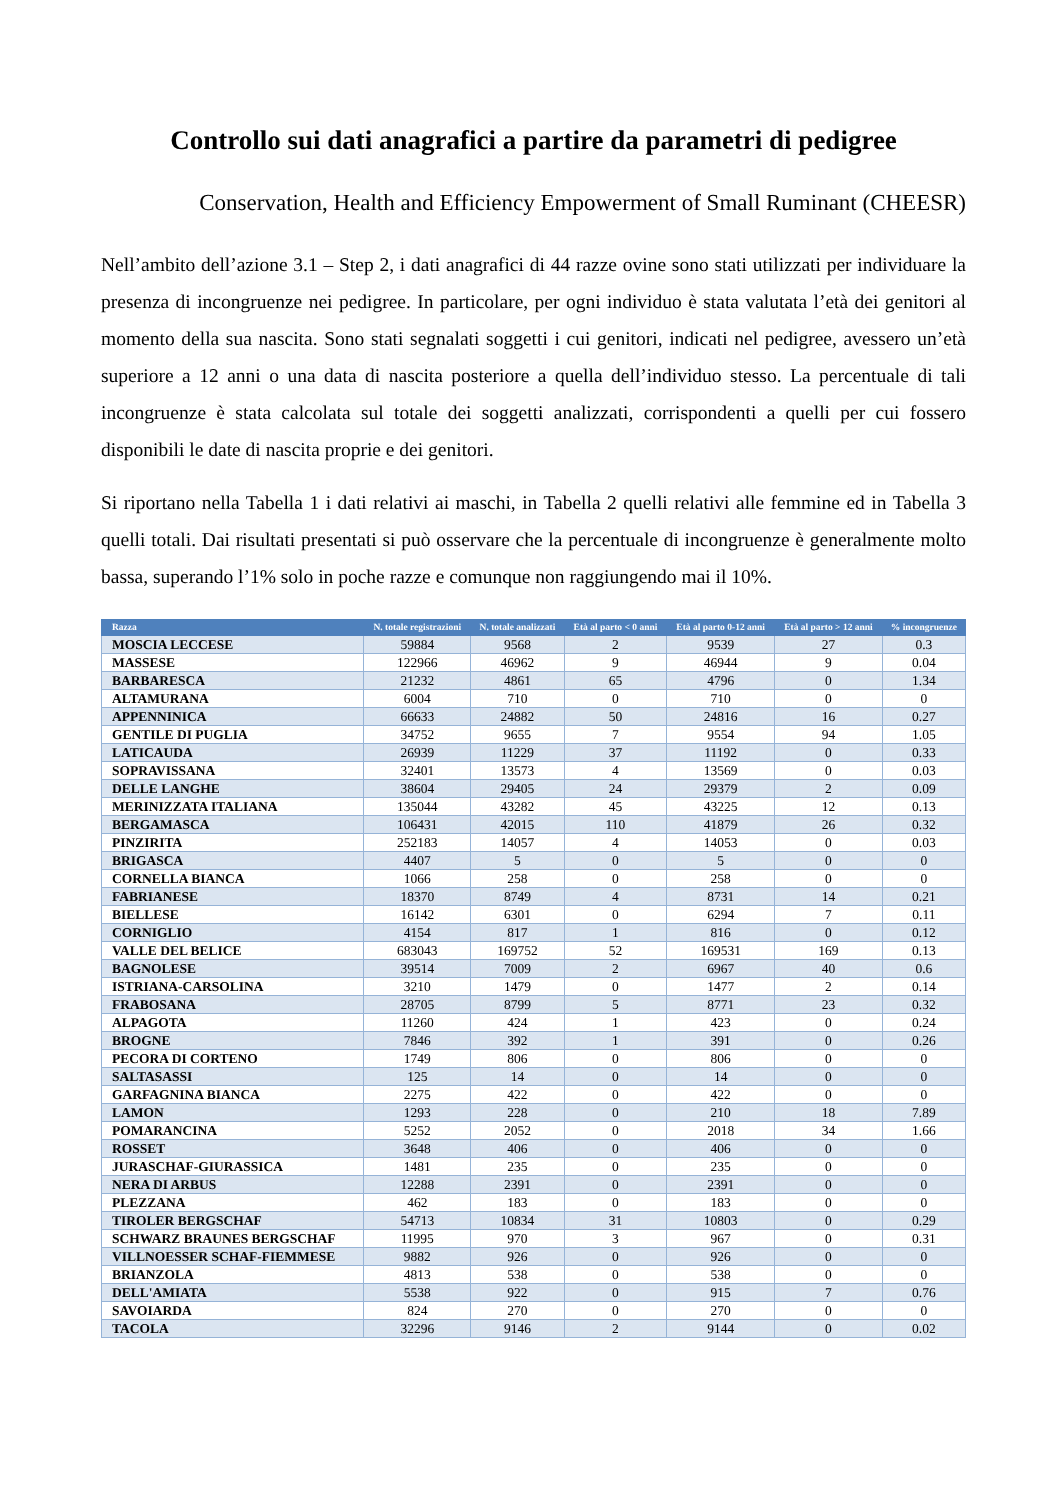Controllo sui dati anagrafici a partire da parametri di pedigree
Conservation, Health and Efficiency Empowerment of Small Ruminant (CHEESR)
Nell’ambito dell’azione 3.1 – Step 2, i dati anagrafici di 44 razze ovine sono stati utilizzati per individuare la presenza di incongruenze nei pedigree. In particolare, per ogni individuo è stata valutata l’età dei genitori al momento della sua nascita. Sono stati segnalati soggetti i cui genitori, indicati nel pedigree, avessero un’età superiore a 12 anni o una data di nascita posteriore a quella dell’individuo stesso. La percentuale di tali incongruenze è stata calcolata sul totale dei soggetti analizzati, corrispondenti a quelli per cui fossero disponibili le date di nascita proprie e dei genitori.
Si riportano nella Tabella 1 i dati relativi ai maschi, in Tabella 2 quelli relativi alle femmine ed in Tabella 3 quelli totali. Dai risultati presentati si può osservare che la percentuale di incongruenze è generalmente molto bassa, superando l’1% solo in poche razze e comunque non raggiungendo mai il 10%.
| Razza | N. totale registrazioni | N. totale analizzati | Età al parto < 0 anni | Età al parto 0-12 anni | Età al parto > 12 anni | % incongruenze |
| --- | --- | --- | --- | --- | --- | --- |
| MOSCIA LECCESE | 59884 | 9568 | 2 | 9539 | 27 | 0.3 |
| MASSESE | 122966 | 46962 | 9 | 46944 | 9 | 0.04 |
| BARBARESCA | 21232 | 4861 | 65 | 4796 | 0 | 1.34 |
| ALTAMURANA | 6004 | 710 | 0 | 710 | 0 | 0 |
| APPENNINICA | 66633 | 24882 | 50 | 24816 | 16 | 0.27 |
| GENTILE DI PUGLIA | 34752 | 9655 | 7 | 9554 | 94 | 1.05 |
| LATICAUDA | 26939 | 11229 | 37 | 11192 | 0 | 0.33 |
| SOPRAVISSANA | 32401 | 13573 | 4 | 13569 | 0 | 0.03 |
| DELLE LANGHE | 38604 | 29405 | 24 | 29379 | 2 | 0.09 |
| MERINIZZATA ITALIANA | 135044 | 43282 | 45 | 43225 | 12 | 0.13 |
| BERGAMASCA | 106431 | 42015 | 110 | 41879 | 26 | 0.32 |
| PINZIRITA | 252183 | 14057 | 4 | 14053 | 0 | 0.03 |
| BRIGASCA | 4407 | 5 | 0 | 5 | 0 | 0 |
| CORNELLA BIANCA | 1066 | 258 | 0 | 258 | 0 | 0 |
| FABRIANESE | 18370 | 8749 | 4 | 8731 | 14 | 0.21 |
| BIELLESE | 16142 | 6301 | 0 | 6294 | 7 | 0.11 |
| CORNIGLIO | 4154 | 817 | 1 | 816 | 0 | 0.12 |
| VALLE DEL BELICE | 683043 | 169752 | 52 | 169531 | 169 | 0.13 |
| BAGNOLESE | 39514 | 7009 | 2 | 6967 | 40 | 0.6 |
| ISTRIANA-CARSOLINA | 3210 | 1479 | 0 | 1477 | 2 | 0.14 |
| FRABOSANA | 28705 | 8799 | 5 | 8771 | 23 | 0.32 |
| ALPAGOTA | 11260 | 424 | 1 | 423 | 0 | 0.24 |
| BROGNE | 7846 | 392 | 1 | 391 | 0 | 0.26 |
| PECORA DI CORTENO | 1749 | 806 | 0 | 806 | 0 | 0 |
| SALTASASSI | 125 | 14 | 0 | 14 | 0 | 0 |
| GARFAGNINA BIANCA | 2275 | 422 | 0 | 422 | 0 | 0 |
| LAMON | 1293 | 228 | 0 | 210 | 18 | 7.89 |
| POMARANCINA | 5252 | 2052 | 0 | 2018 | 34 | 1.66 |
| ROSSET | 3648 | 406 | 0 | 406 | 0 | 0 |
| JURASCHAF-GIURASSICA | 1481 | 235 | 0 | 235 | 0 | 0 |
| NERA DI ARBUS | 12288 | 2391 | 0 | 2391 | 0 | 0 |
| PLEZZANA | 462 | 183 | 0 | 183 | 0 | 0 |
| TIROLER BERGSCHAF | 54713 | 10834 | 31 | 10803 | 0 | 0.29 |
| SCHWARZ BRAUNES BERGSCHAF | 11995 | 970 | 3 | 967 | 0 | 0.31 |
| VILLNOESSER SCHAF-FIEMMESE | 9882 | 926 | 0 | 926 | 0 | 0 |
| BRIANZOLA | 4813 | 538 | 0 | 538 | 0 | 0 |
| DELL'AMIATA | 5538 | 922 | 0 | 915 | 7 | 0.76 |
| SAVOIARDA | 824 | 270 | 0 | 270 | 0 | 0 |
| TACOLA | 32296 | 9146 | 2 | 9144 | 0 | 0.02 |